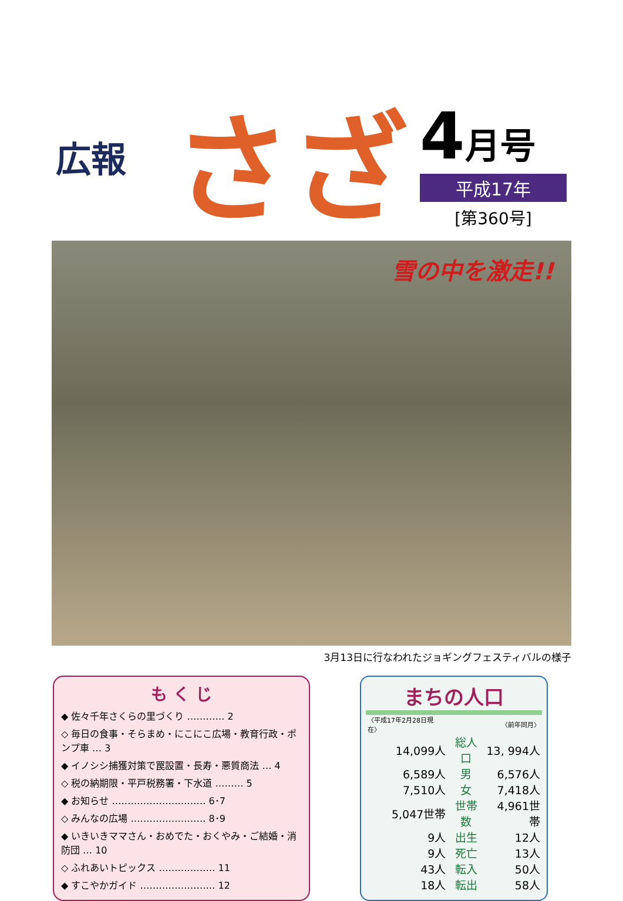広報
さざ
4月号
平成17年
[第360号]
雪の中を激走!!
3月13日に行なわれたジョギングフェスティバルの様子
も く じ
◆ 佐々千年さくらの里づくり ………… 2
◇ 毎日の食事・そらまめ・にこにこ広場・教育行政・ポンプ車 … 3
◆ イノシシ捕獲対策で罠設置・長寿・悪質商法 … 4
◇ 税の納期限・平戸税務署・下水道 ……… 5
◆ お知らせ ………………………… 6･7
◇ みんなの広場 …………………… 8･9
◆ いきいきママさん・おめでた・おくやみ・ご結婚・消防団 … 10
◇ ふれあいトピックス ……………… 11
◆ すこやかガイド …………………… 12
まちの人口
| 〈平成17年2月28日現在〉 | | 〈前年同月〉 |
| 14,099人 | 総人口 | 13, 994人 |
| 6,589人 | 男 | 6,576人 |
| 7,510人 | 女 | 7,418人 |
| 5,047世帯 | 世帯数 | 4,961世帯 |
| 9人 | 出生 | 12人 |
| 9人 | 死亡 | 13人 |
| 43人 | 転入 | 50人 |
| 18人 | 転出 | 58人 |